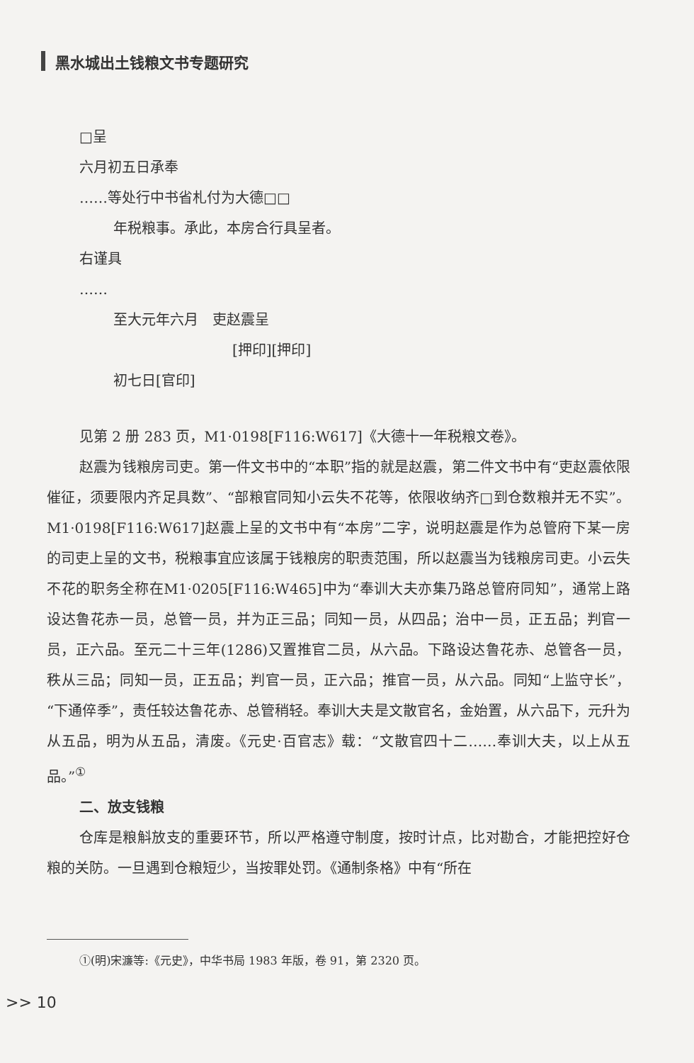黑水城出土钱粮文书专题研究
□呈
六月初五日承奉
……等处行中书省札付为大德□□
年税粮事。承此，本房合行具呈者。
右谨具
……
至大元年六月　吏赵震呈
[押印][押印]
初七日[官印]
见第 2 册 283 页，M1·0198[F116:W617]《大德十一年税粮文卷》。
赵震为钱粮房司吏。第一件文书中的“本职”指的就是赵震，第二件文书中有“吏赵震依限催征，须要限内齐足具数”、“部粮官同知小云失不花等，依限收纳齐□到仓数粮并无不实”。M1·0198[F116:W617]赵震上呈的文书中有“本房”二字，说明赵震是作为总管府下某一房的司吏上呈的文书，税粮事宜应该属于钱粮房的职责范围，所以赵震当为钱粮房司吏。小云失不花的职务全称在M1·0205[F116:W465]中为“奉训大夫亦集乃路总管府同知”，通常上路设达鲁花赤一员，总管一员，并为正三品；同知一员，从四品；治中一员，正五品；判官一员，正六品。至元二十三年(1286)又置推官二员，从六品。下路设达鲁花赤、总管各一员，秩从三品；同知一员，正五品；判官一员，正六品；推官一员，从六品。同知“上监守长”，“下通倅季”，责任较达鲁花赤、总管稍轻。奉训大夫是文散官名，金始置，从六品下，元升为从五品，明为从五品，清废。《元史·百官志》载：“文散官四十二……奉训大夫，以上从五品。”<sup>①</sup>
二、放支钱粮
仓库是粮斛放支的重要环节，所以严格遵守制度，按时计点，比对勘合，才能把控好仓粮的关防。一旦遇到仓粮短少，当按罪处罚。《通制条格》中有“所在
①(明)宋濂等:《元史》，中华书局 1983 年版，卷 91，第 2320 页。
>> 10